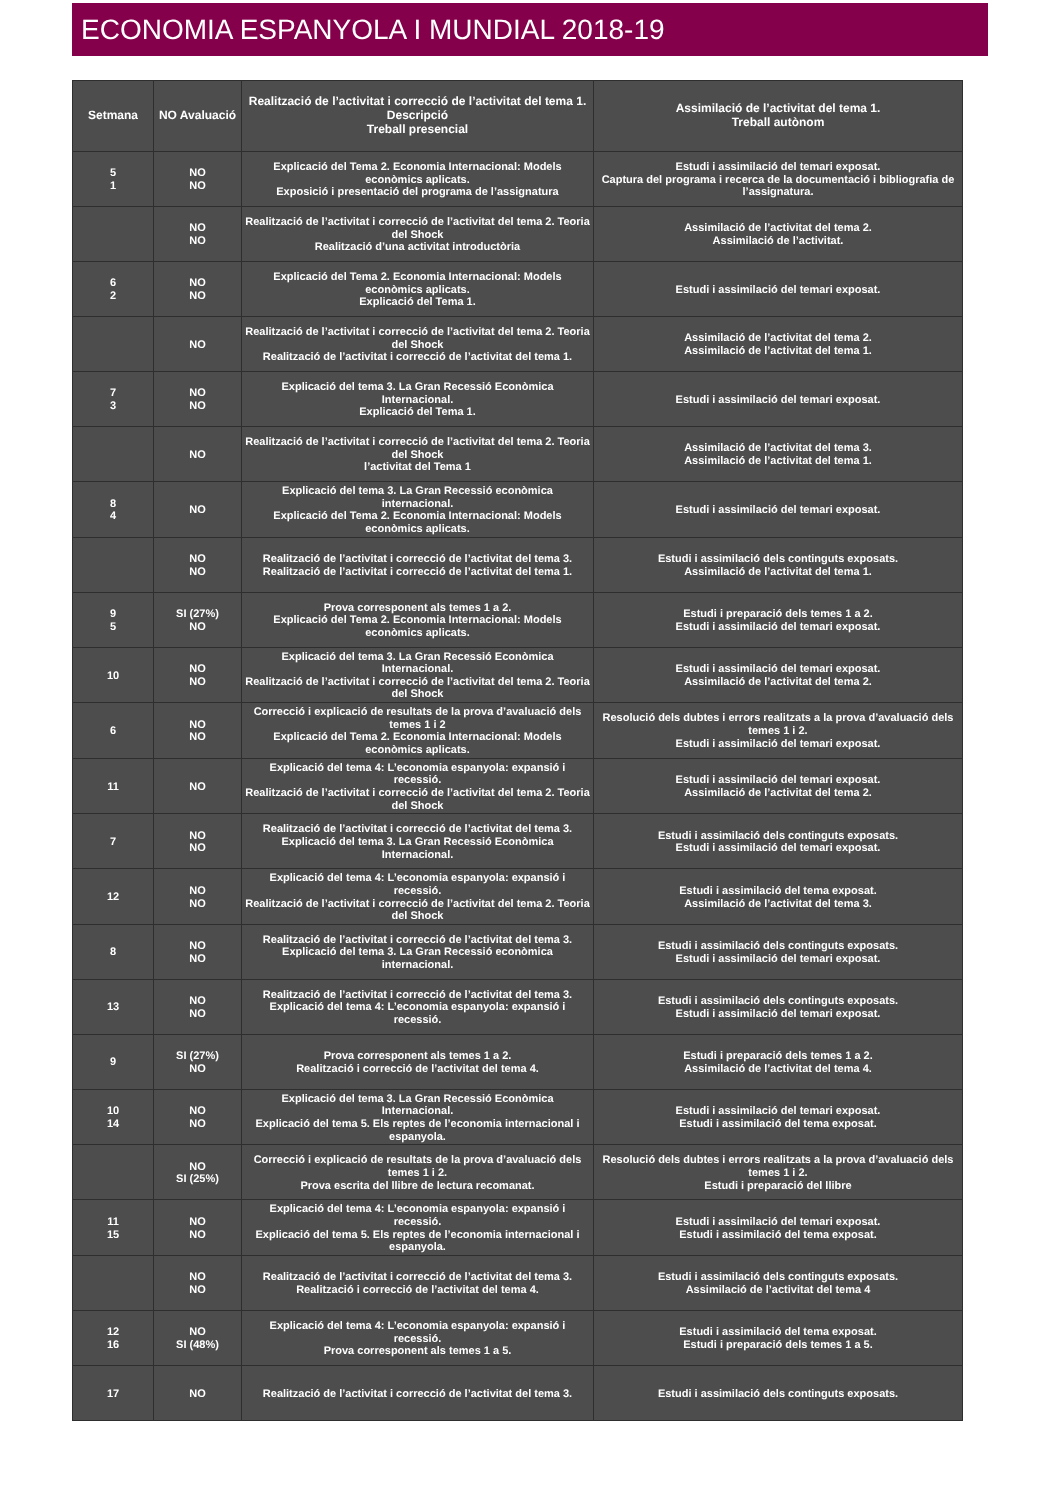ECONOMIA ESPANYOLA I MUNDIAL 2018-19
| Setmana | NO Avaluació | Realització de l’activitat i correcció de l’activitat del tema 1. Descripció Treball presencial | Assimilació de l’activitat del tema 1. Treball autònom |
| --- | --- | --- | --- |
| 5 1 | NO NO | Explicació del Tema 2. Economia Internacional: Models econòmics aplicats. Exposició i presentació del programa de l’assignatura | Estudi i assimilació del temari exposat. Captura del programa i recerca de la documentació i bibliografia de l’assignatura. |
| | NO NO | Realització de l’activitat i correcció de l’activitat del tema 2. Teoria del Shock Realització d’una activitat introductòria | Assimilació de l’activitat del tema 2. Assimilació de l’activitat. |
| 6 2 | NO NO | Explicació del Tema 2. Economia Internacional: Models econòmics aplicats. Explicació del Tema 1. | Estudi i assimilació del temari exposat. |
| | NO | Realització de l’activitat i correcció de l’activitat del tema 2. Teoria del Shock Realització de l’activitat i correcció de l’activitat del tema 1. | Assimilació de l’activitat del tema 2. Assimilació de l’activitat del tema 1. |
| 7 3 | NO NO | Explicació del tema 3. La Gran Recessió Econòmica Internacional. Explicació del Tema 1. | Estudi i assimilació del temari exposat. |
| | NO | Realització de l’activitat i correcció de l’activitat del tema 2. Teoria del Shock l’activitat del Tema 1 | Assimilació de l’activitat del tema 3. Assimilació de l’activitat del tema 1. |
| 8 4 | NO | Explicació del tema 3. La Gran Recessió econòmica internacional. Explicació del Tema 2. Economia Internacional: Models econòmics aplicats. | Estudi i assimilació del temari exposat. |
| | NO NO | Realització de l’activitat i correcció de l’activitat del tema 3. Realització de l’activitat i correcció de l’activitat del tema 1. | Estudi i assimilació dels continguts exposats. Assimilació de l’activitat del tema 1. |
| 9 5 | SI (27%) NO | Prova corresponent als temes 1 a 2. Explicació del Tema 2. Economia Internacional: Models econòmics aplicats. | Estudi i preparació dels temes 1 a 2. Estudi i assimilació del temari exposat. |
| 10 | NO NO | Explicació del tema 3. La Gran Recessió Econòmica Internacional. Realització de l’activitat i correcció de l’activitat del tema 2. Teoria del Shock | Estudi i assimilació del temari exposat. Assimilació de l’activitat del tema 2. |
| 6 | NO NO | Correcció i explicació de resultats de la prova d’avaluació dels temes 1 i 2 Explicació del Tema 2. Economia Internacional: Models econòmics aplicats. | Resolució dels dubtes i errors realitzats a la prova d’avaluació dels temes 1 i 2. Estudi i assimilació del temari exposat. |
| 11 | NO | Explicació del tema 4: L’economia espanyola: expansió i recessió. Realització de l’activitat i correcció de l’activitat del tema 2. Teoria del Shock | Estudi i assimilació del temari exposat. Assimilació de l’activitat del tema 2. |
| 7 | NO NO | Realització de l’activitat i correcció de l’activitat del tema 3. Explicació del tema 3. La Gran Recessió Econòmica Internacional. | Estudi i assimilació dels continguts exposats. Estudi i assimilació del temari exposat. |
| 12 | NO NO | Explicació del tema 4: L’economia espanyola: expansió i recessió. Realització de l’activitat i correcció de l’activitat del tema 2. Teoria del Shock | Estudi i assimilació del tema exposat. Assimilació de l’activitat del tema 3. |
| 8 | NO NO | Realització de l’activitat i correcció de l’activitat del tema 3. Explicació del tema 3. La Gran Recessió econòmica internacional. | Estudi i assimilació dels continguts exposats. Estudi i assimilació del temari exposat. |
| 13 | NO NO | Realització de l’activitat i correcció de l’activitat del tema 3. Explicació del tema 4: L’economia espanyola: expansió i recessió. | Estudi i assimilació dels continguts exposats. Estudi i assimilació del temari exposat. |
| 9 | SI (27%) NO | Prova corresponent als temes 1 a 2. Realització i correcció de l’activitat del tema 4. | Estudi i preparació dels temes 1 a 2. Assimilació de l’activitat del tema 4. |
| 10 14 | NO NO | Explicació del tema 3. La Gran Recessió Econòmica Internacional. Explicació del tema 5. Els reptes de l’economia internacional i espanyola. | Estudi i assimilació del temari exposat. Estudi i assimilació del tema exposat. |
| | NO SI (25%) | Correcció i explicació de resultats de la prova d’avaluació dels temes 1 i 2. Prova escrita del llibre de lectura recomanat. | Resolució dels dubtes i errors realitzats a la prova d’avaluació dels temes 1 i 2. Estudi i preparació del llibre |
| 11 15 | NO NO | Explicació del tema 4: L’economia espanyola: expansió i recessió. Explicació del tema 5. Els reptes de l’economia internacional i espanyola. | Estudi i assimilació del temari exposat. Estudi i assimilació del tema exposat. |
| | NO NO | Realització de l’activitat i correcció de l’activitat del tema 3. Realització i correcció de l’activitat del tema 4. | Estudi i assimilació dels continguts exposats. Assimilació de l’activitat del tema 4 |
| 12 16 | NO SI (48%) | Explicació del tema 4: L’economia espanyola: expansió i recessió. Prova corresponent als temes 1 a 5. | Estudi i assimilació del tema exposat. Estudi i preparació dels temes 1 a 5. |
| 17 | NO | Realització de l’activitat i correcció de l’activitat del tema 3. | Estudi i assimilació dels continguts exposats. |